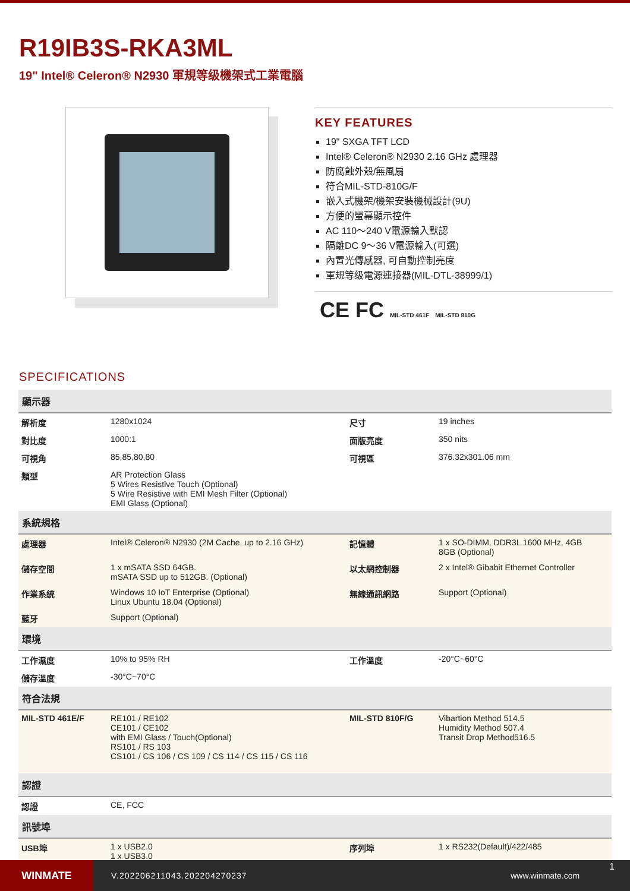R19IB3S-RKA3ML
19" Intel® Celeron® N2930 軍規等级機架式工業電腦
KEY FEATURES
19" SXGA TFT LCD
Intel® Celeron® N2930 2.16 GHz 處理器
防腐蝕外殼/無風扇
符合MIL-STD-810G/F
嵌入式機架/機架安裝機械設計(9U)
方便的螢幕顯示控件
AC 110～240 V電源輸入默認
隔離DC 9～36 V電源輸入(可選)
內置光傳感器, 可自動控制亮度
軍規等级電源連接器(MIL-DTL-38999/1)
CE FC MIL-STD 461F MIL-STD 810G
SPECIFICATIONS
| 顯示器 | | | |
| --- | --- | --- | --- |
| 解析度 | 1280x1024 | 尺寸 | 19 inches |
| 對比度 | 1000:1 | 面版亮度 | 350 nits |
| 可視角 | 85,85,80,80 | 可視區 | 376.32x301.06 mm |
| 類型 | AR Protection Glass 5 Wires Resistive Touch (Optional) 5 Wire Resistive with EMI Mesh Filter (Optional) EMI Glass (Optional) | | |
| 系統規格 | | | |
| 處理器 | Intel® Celeron® N2930 (2M Cache, up to 2.16 GHz) | 記憶體 | 1 x SO-DIMM, DDR3L 1600 MHz, 4GB 8GB (Optional) |
| 儲存空間 | 1 x mSATA SSD 64GB. mSATA SSD up to 512GB. (Optional) | 以太網控制器 | 2 x Intel® Gibabit Ethernet Controller |
| 作業系統 | Windows 10 IoT Enterprise (Optional) Linux Ubuntu 18.04 (Optional) | 無線通訊網路 | Support (Optional) |
| 藍牙 | Support (Optional) | | |
| 環境 | | | |
| 工作濕度 | 10% to 95% RH | 工作溫度 | -20°C~60°C |
| 儲存溫度 | -30°C~70°C | | |
| 符合法規 | | | |
| MIL-STD 461E/F | RE101 / RE102 CE101 / CE102 with EMI Glass / Touch(Optional) RS101 / RS 103 CS101 / CS 106 / CS 109 / CS 114 / CS 115 / CS 116 | MIL-STD 810F/G | Vibartion Method 514.5 Humidity Method 507.4 Transit Drop Method516.5 |
| 認證 | | | |
| 認證 | CE, FCC | | |
| 訊號埠 | | | |
| USB埠 | 1 x USB2.0 1 x USB3.0 | 序列埠 | 1 x RS232(Default)/422/485 |
WINMATE
V.202206211043.202204270237 www.winmate.com
1